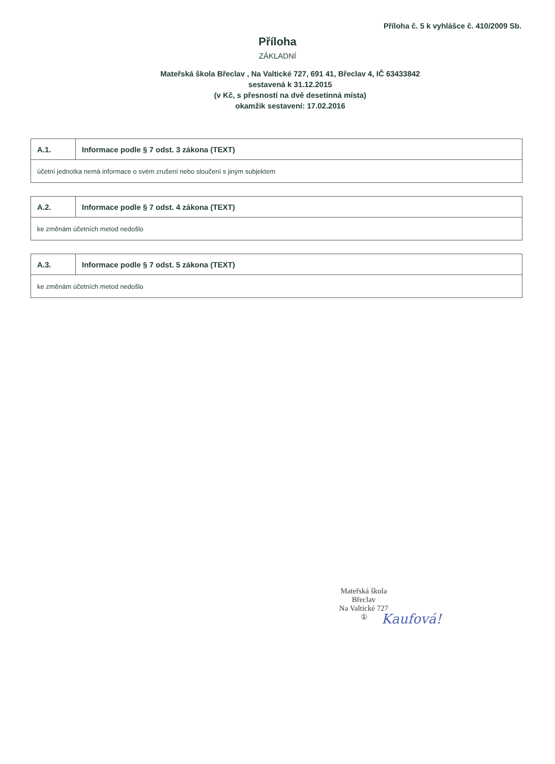Příloha č. 5 k vyhlášce č. 410/2009 Sb.
Příloha
ZÁKLADNÍ
Mateřská škola Břeclav , Na Valtické 727, 691 41, Břeclav 4, IČ 63433842
sestavená k 31.12.2015
(v Kč, s přesností na dvě desetinná místa)
okamžik sestavení: 17.02.2016
| A.1. | Informace podle § 7 odst. 3 zákona (TEXT) |
| --- | --- |
| účetní jednotka nemá informace o svém zrušení nebo sloučení s jiným subjektem | |
| A.2. | Informace podle § 7 odst. 4 zákona (TEXT) |
| --- | --- |
| ke změnám účetních metod nedošlo | |
| A.3. | Informace podle § 7 odst. 5 zákona (TEXT) |
| --- | --- |
| ke změnám účetních metod nedošlo | |
Mateřská škola
Břeclav
Na Valtické 727
①
Kaufová!